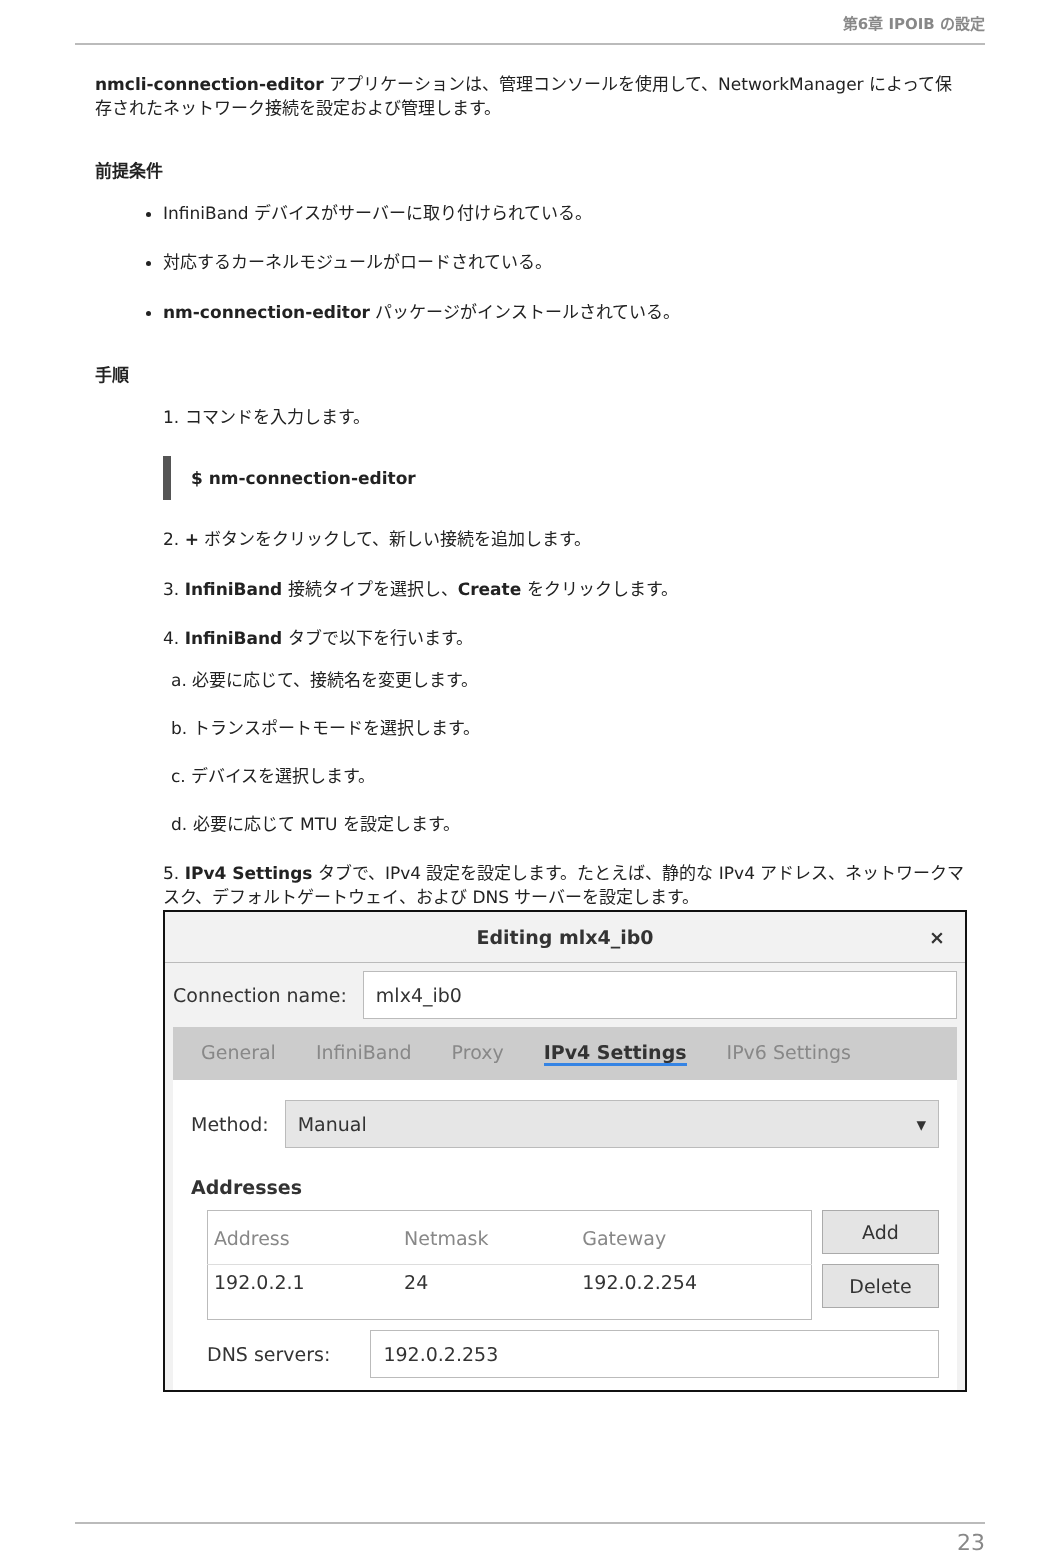第6章 IPOIB の設定
nmcli-connection-editor アプリケーションは、管理コンソールを使用して、NetworkManager によって保存されたネットワーク接続を設定および管理します。
前提条件
InfiniBand デバイスがサーバーに取り付けられている。
対応するカーネルモジュールがロードされている。
nm-connection-editor パッケージがインストールされている。
手順
1. コマンドを入力します。
$ nm-connection-editor
2. + ボタンをクリックして、新しい接続を追加します。
3. InfiniBand 接続タイプを選択し、Create をクリックします。
4. InfiniBand タブで以下を行います。
a. 必要に応じて、接続名を変更します。
b. トランスポートモードを選択します。
c. デバイスを選択します。
d. 必要に応じて MTU を設定します。
5. IPv4 Settings タブで、IPv4 設定を設定します。たとえば、静的な IPv4 アドレス、ネットワークマスク、デフォルトゲートウェイ、および DNS サーバーを設定します。
Editing mlx4_ib0 ×
Connection name:
mlx4_ib0
General InfiniBand Proxy IPv4 Settings IPv6 Settings
Method:
Manual ▾
Addresses
| Address | Netmask | Gateway |
| --- | --- | --- |
| 192.0.2.1 | 24 | 192.0.2.254 |
Add
Delete
DNS servers:
192.0.2.253
23